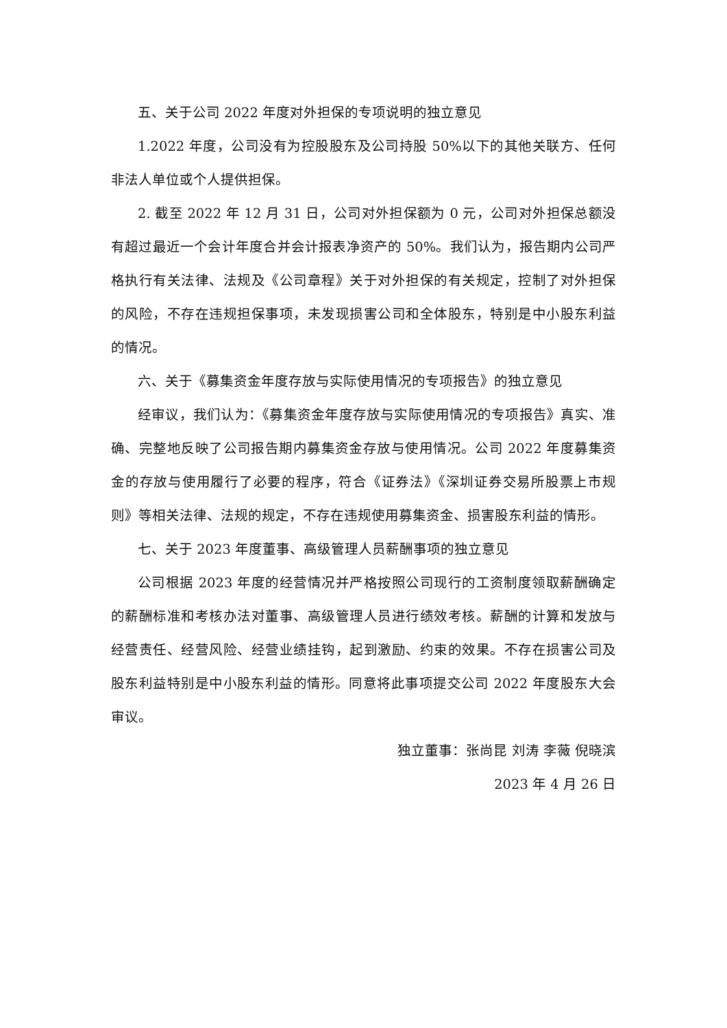五、关于公司 2022 年度对外担保的专项说明的独立意见
1.2022 年度，公司没有为控股股东及公司持股 50%以下的其他关联方、任何非法人单位或个人提供担保。
2. 截至 2022 年 12 月 31 日，公司对外担保额为 0 元，公司对外担保总额没有超过最近一个会计年度合并会计报表净资产的 50%。我们认为，报告期内公司严格执行有关法律、法规及《公司章程》关于对外担保的有关规定，控制了对外担保的风险，不存在违规担保事项，未发现损害公司和全体股东，特别是中小股东利益的情况。
六、关于《募集资金年度存放与实际使用情况的专项报告》的独立意见
经审议，我们认为：《募集资金年度存放与实际使用情况的专项报告》真实、准确、完整地反映了公司报告期内募集资金存放与使用情况。公司 2022 年度募集资金的存放与使用履行了必要的程序，符合《证券法》《深圳证券交易所股票上市规则》等相关法律、法规的规定，不存在违规使用募集资金、损害股东利益的情形。
七、关于 2023 年度董事、高级管理人员薪酬事项的独立意见
公司根据 2023 年度的经营情况并严格按照公司现行的工资制度领取薪酬确定的薪酬标准和考核办法对董事、高级管理人员进行绩效考核。薪酬的计算和发放与经营责任、经营风险、经营业绩挂钩，起到激励、约束的效果。不存在损害公司及股东利益特别是中小股东利益的情形。同意将此事项提交公司 2022 年度股东大会审议。
独立董事：张尚昆 刘涛 李薇 倪晓滨
2023 年 4 月 26 日